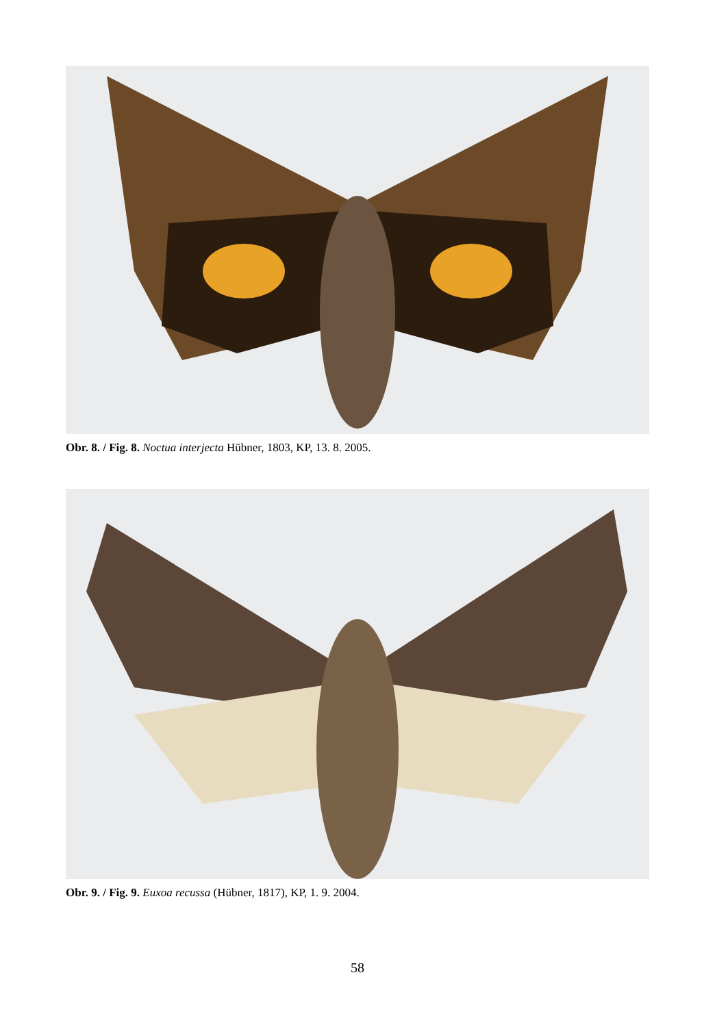Obr. 8. / Fig. 8. Noctua interjecta Hübner, 1803, KP, 13. 8. 2005.
Obr. 9. / Fig. 9. Euxoa recussa (Hübner, 1817), KP, 1. 9. 2004.
58